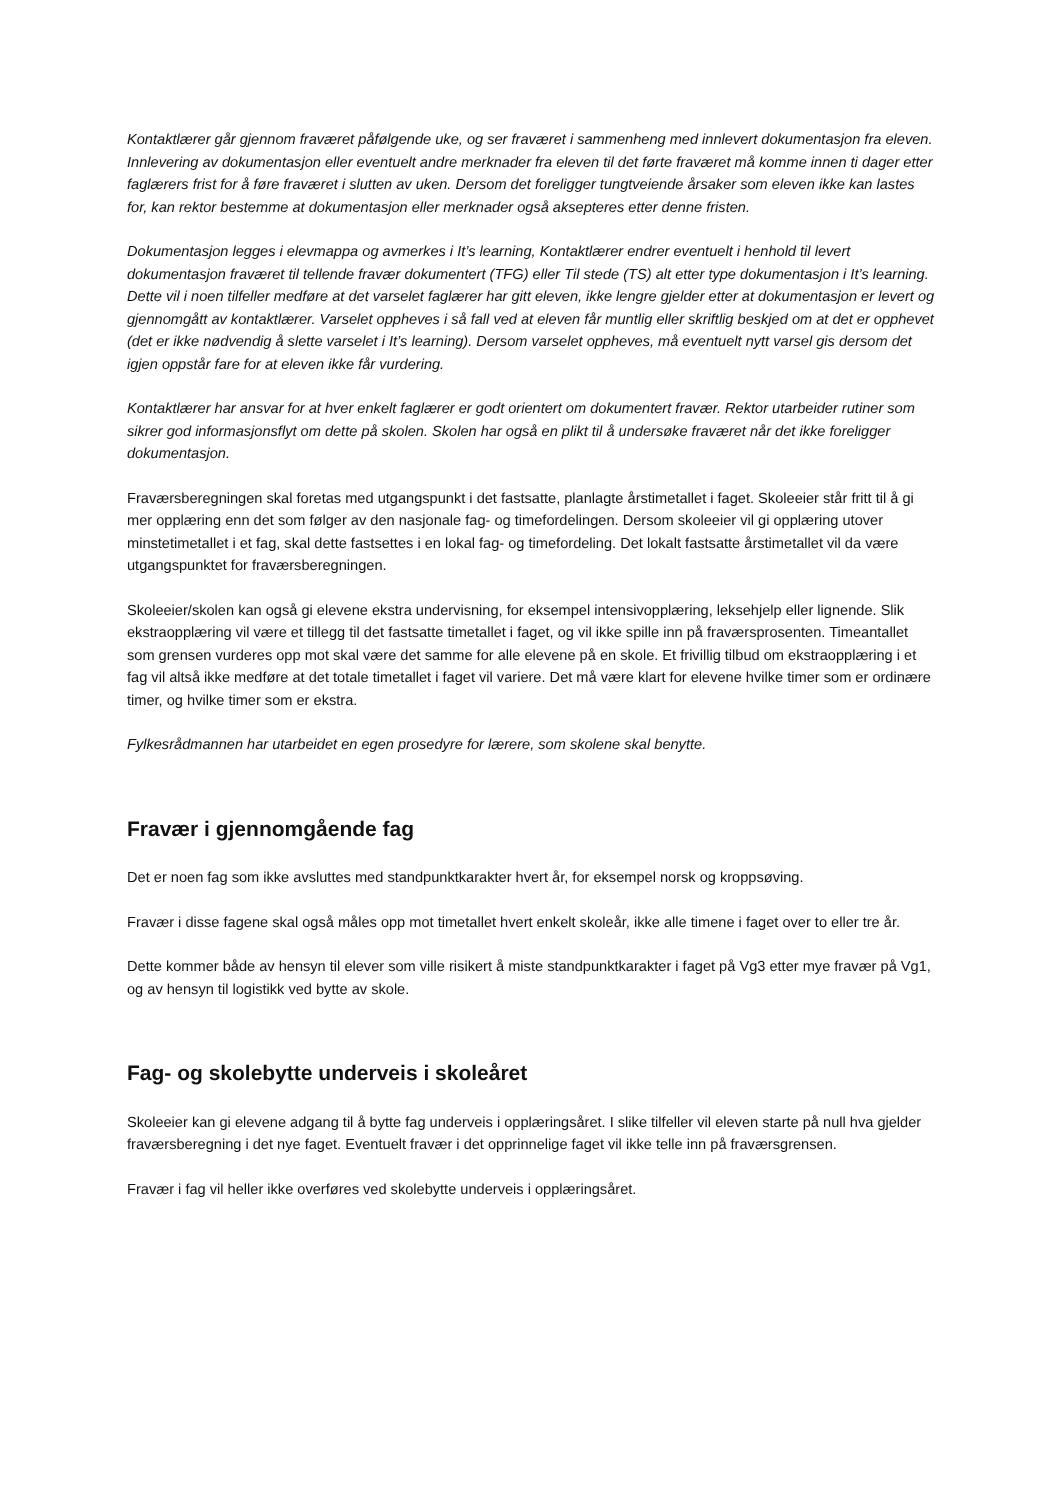Kontaktlærer går gjennom fraværet påfølgende uke, og ser fraværet i sammenheng med innlevert dokumentasjon fra eleven. Innlevering av dokumentasjon eller eventuelt andre merknader fra eleven til det førte fraværet må komme innen ti dager etter faglærers frist for å føre fraværet i slutten av uken. Dersom det foreligger tungtveiende årsaker som eleven ikke kan lastes for, kan rektor bestemme at dokumentasjon eller merknader også aksepteres etter denne fristen.
Dokumentasjon legges i elevmappa og avmerkes i It’s learning, Kontaktlærer endrer eventuelt i henhold til levert dokumentasjon fraværet til tellende fravær dokumentert (TFG) eller Til stede (TS) alt etter type dokumentasjon i It’s learning. Dette vil i noen tilfeller medføre at det varselet faglærer har gitt eleven, ikke lengre gjelder etter at dokumentasjon er levert og gjennomgått av kontaktlærer. Varselet oppheves i så fall ved at eleven får muntlig eller skriftlig beskjed om at det er opphevet (det er ikke nødvendig å slette varselet i It’s learning). Dersom varselet oppheves, må eventuelt nytt varsel gis dersom det igjen oppstår fare for at eleven ikke får vurdering.
Kontaktlærer har ansvar for at hver enkelt faglærer er godt orientert om dokumentert fravær. Rektor utarbeider rutiner som sikrer god informasjonsflyt om dette på skolen. Skolen har også en plikt til å undersøke fraværet når det ikke foreligger dokumentasjon.
Fraværsberegningen skal foretas med utgangspunkt i det fastsatte, planlagte årstimetallet i faget. Skoleeier står fritt til å gi mer opplæring enn det som følger av den nasjonale fag- og timefordelingen. Dersom skoleeier vil gi opplæring utover minstetimetallet i et fag, skal dette fastsettes i en lokal fag- og timefordeling. Det lokalt fastsatte årstimetallet vil da være utgangspunktet for fraværsberegningen.
Skoleeier/skolen kan også gi elevene ekstra undervisning, for eksempel intensivopplæring, leksehjelp eller lignende. Slik ekstraopplæring vil være et tillegg til det fastsatte timetallet i faget, og vil ikke spille inn på fraværsprosenten. Timeantallet som grensen vurderes opp mot skal være det samme for alle elevene på en skole. Et frivillig tilbud om ekstraopplæring i et fag vil altså ikke medføre at det totale timetallet i faget vil variere. Det må være klart for elevene hvilke timer som er ordinære timer, og hvilke timer som er ekstra.
Fylkesrådmannen har utarbeidet en egen prosedyre for lærere, som skolene skal benytte.
Fravær i gjennomgående fag
Det er noen fag som ikke avsluttes med standpunktkarakter hvert år, for eksempel norsk og kroppsøving.
Fravær i disse fagene skal også måles opp mot timetallet hvert enkelt skoleår, ikke alle timene i faget over to eller tre år.
Dette kommer både av hensyn til elever som ville risikert å miste standpunktkarakter i faget på Vg3 etter mye fravær på Vg1, og av hensyn til logistikk ved bytte av skole.
Fag- og skolebytte underveis i skoleåret
Skoleeier kan gi elevene adgang til å bytte fag underveis i opplæringsåret. I slike tilfeller vil eleven starte på null hva gjelder fraværsberegning i det nye faget. Eventuelt fravær i det opprinnelige faget vil ikke telle inn på fraværsgrensen.
Fravær i fag vil heller ikke overføres ved skolebytte underveis i opplæringsåret.